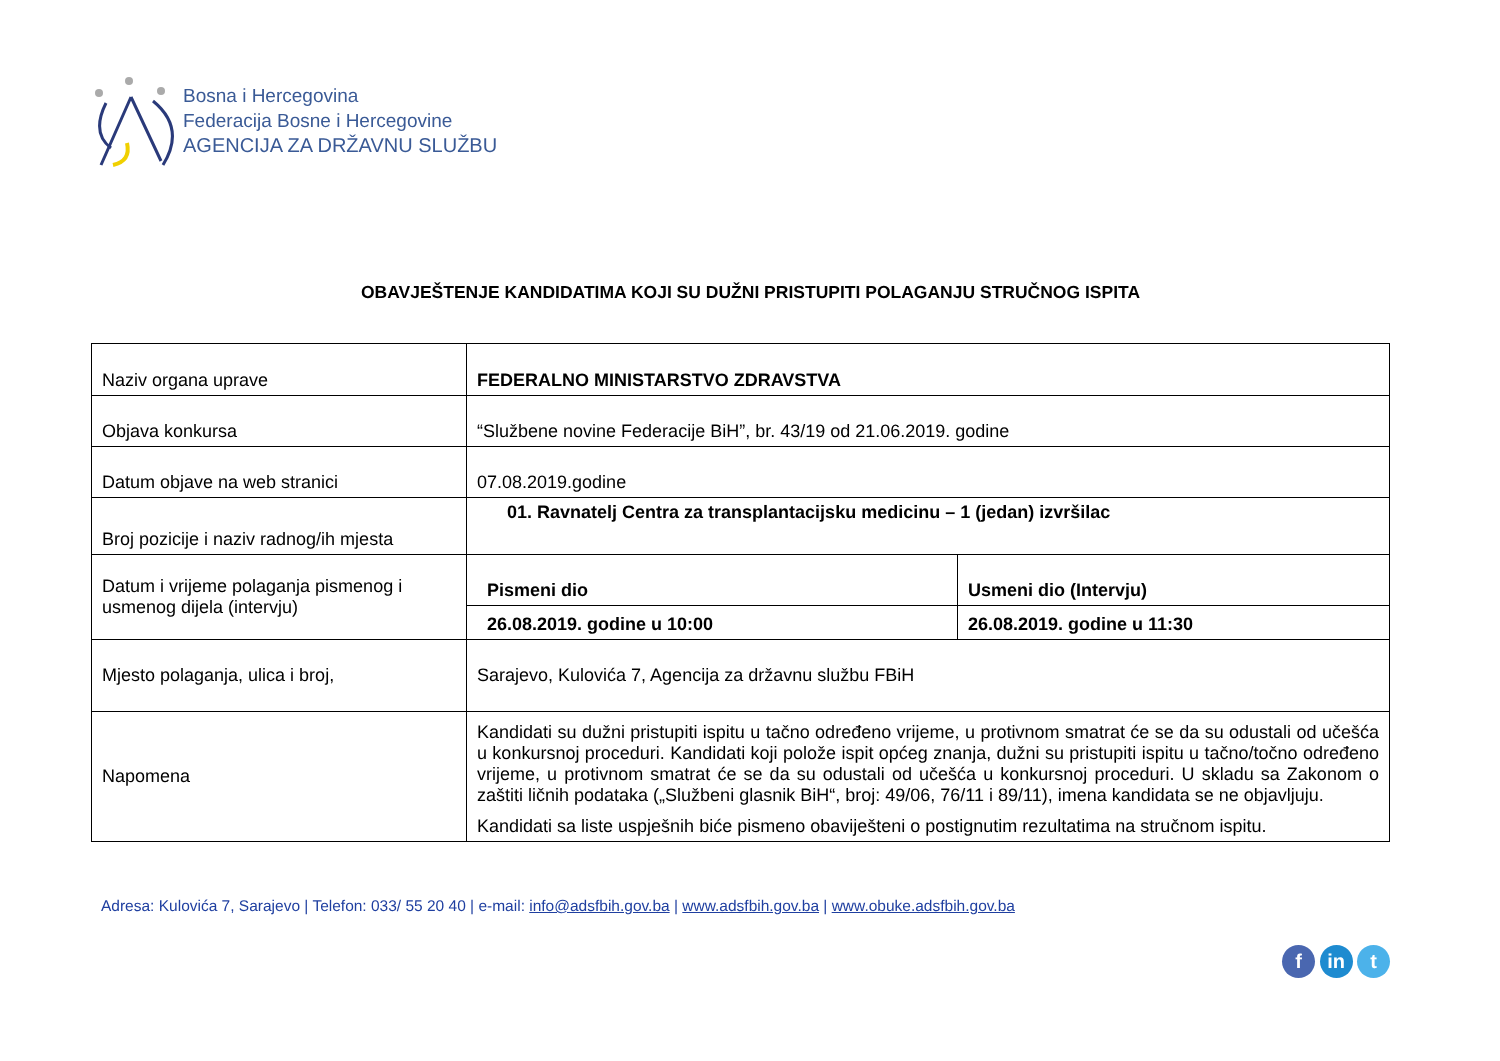Bosna i Hercegovina
Federacija Bosne i Hercegovine
AGENCIJA ZA DRŽAVNU SLUŽBU
OBAVJEŠTENJE KANDIDATIMA KOJI SU DUŽNI PRISTUPITI POLAGANJU STRUČNOG ISPITA
| Naziv organa uprave | FEDERALNO MINISTARSTVO ZDRAVSTVA |
| Objava konkursa | “Službene novine Federacije BiH”, br. 43/19 od 21.06.2019. godine |
| Datum objave na web stranici | 07.08.2019.godine |
| Broj pozicije i naziv radnog/ih mjesta | 01. Ravnatelj Centra za transplantacijsku medicinu – 1 (jedan) izvršilac |
| Datum i vrijeme polaganja pismenog i usmenog dijela (intervju) | / Pismeni dio / Usmeni dio (Intervju) / / 26.08.2019. godine u 10:00 / 26.08.2019. godine u 11:30 / |
| Mjesto polaganja, ulica i broj, | Sarajevo, Kulovića 7, Agencija za državnu službu FBiH |
| Napomena | Kandidati su dužni pristupiti ispitu u tačno određeno vrijeme, u protivnom smatrat će se da su odustali od učešća u konkursnoj proceduri. Kandidati koji polože ispit općeg znanja, dužni su pristupiti ispitu u tačno/točno određeno vrijeme, u protivnom smatrat će se da su odustali od učešća u konkursnoj proceduri. U skladu sa Zakonom o zaštiti ličnih podataka („Službeni glasnik BiH“, broj: 49/06, 76/11 i 89/11), imena kandidata se ne objavljuju. Kandidati sa liste uspješnih biće pismeno obaviješteni o postignutim rezultatima na stručnom ispitu. |
Adresa: Kulovića 7, Sarajevo | Telefon: 033/ 55 20 40 | e-mail: info@adsfbih.gov.ba | www.adsfbih.gov.ba | www.obuke.adsfbih.gov.ba
f in t